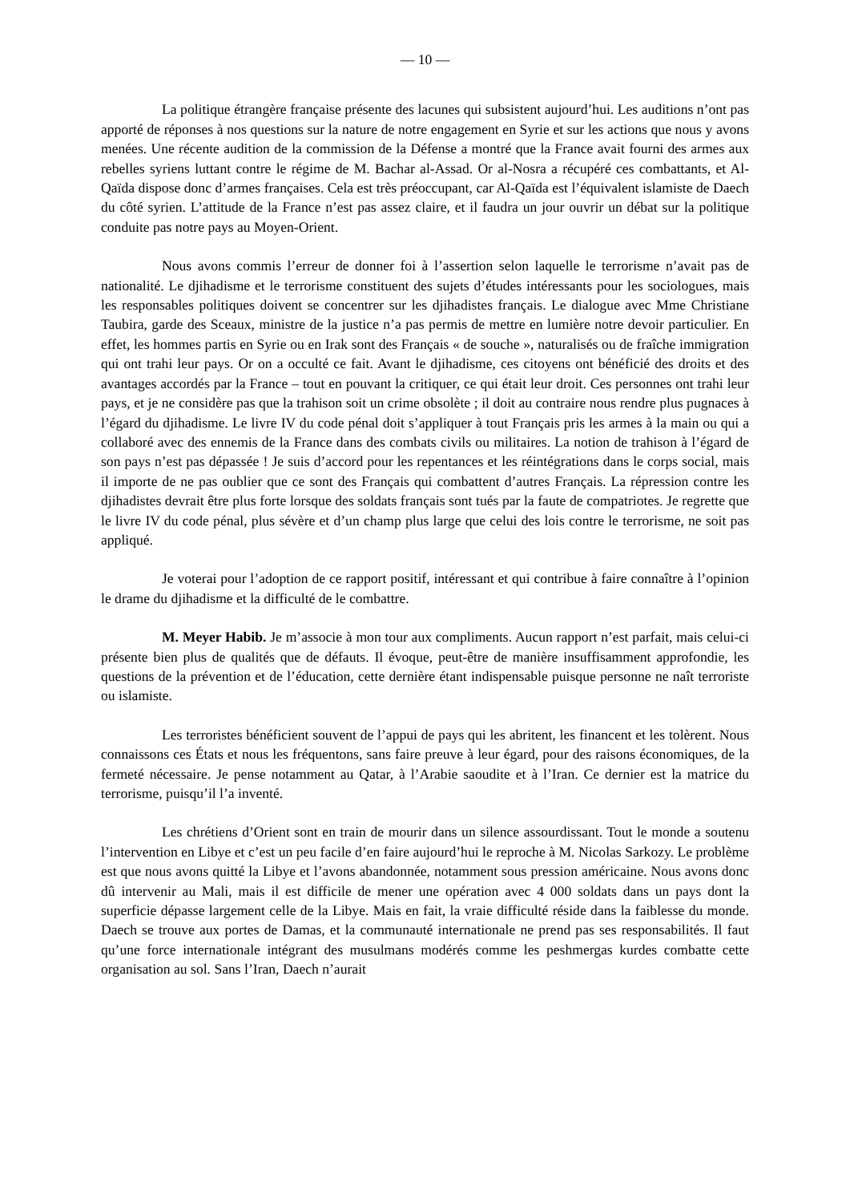— 10 —
La politique étrangère française présente des lacunes qui subsistent aujourd’hui. Les auditions n’ont pas apporté de réponses à nos questions sur la nature de notre engagement en Syrie et sur les actions que nous y avons menées. Une récente audition de la commission de la Défense a montré que la France avait fourni des armes aux rebelles syriens luttant contre le régime de M. Bachar al-Assad. Or al-Nosra a récupéré ces combattants, et Al-Qaïda dispose donc d’armes françaises. Cela est très préoccupant, car Al-Qaïda est l’équivalent islamiste de Daech du côté syrien. L’attitude de la France n’est pas assez claire, et il faudra un jour ouvrir un débat sur la politique conduite pas notre pays au Moyen-Orient.
Nous avons commis l’erreur de donner foi à l’assertion selon laquelle le terrorisme n’avait pas de nationalité. Le djihadisme et le terrorisme constituent des sujets d’études intéressants pour les sociologues, mais les responsables politiques doivent se concentrer sur les djihadistes français. Le dialogue avec Mme Christiane Taubira, garde des Sceaux, ministre de la justice n’a pas permis de mettre en lumière notre devoir particulier. En effet, les hommes partis en Syrie ou en Irak sont des Français « de souche », naturalisés ou de fraîche immigration qui ont trahi leur pays. Or on a occulté ce fait. Avant le djihadisme, ces citoyens ont bénéficié des droits et des avantages accordés par la France – tout en pouvant la critiquer, ce qui était leur droit. Ces personnes ont trahi leur pays, et je ne considère pas que la trahison soit un crime obsolète ; il doit au contraire nous rendre plus pugnaces à l’égard du djihadisme. Le livre IV du code pénal doit s’appliquer à tout Français pris les armes à la main ou qui a collaboré avec des ennemis de la France dans des combats civils ou militaires. La notion de trahison à l’égard de son pays n’est pas dépassée ! Je suis d’accord pour les repentances et les réintégrations dans le corps social, mais il importe de ne pas oublier que ce sont des Français qui combattent d’autres Français. La répression contre les djihadistes devrait être plus forte lorsque des soldats français sont tués par la faute de compatriotes. Je regrette que le livre IV du code pénal, plus sévère et d’un champ plus large que celui des lois contre le terrorisme, ne soit pas appliqué.
Je voterai pour l’adoption de ce rapport positif, intéressant et qui contribue à faire connaître à l’opinion le drame du djihadisme et la difficulté de le combattre.
M. Meyer Habib. Je m’associe à mon tour aux compliments. Aucun rapport n’est parfait, mais celui-ci présente bien plus de qualités que de défauts. Il évoque, peut-être de manière insuffisamment approfondie, les questions de la prévention et de l’éducation, cette dernière étant indispensable puisque personne ne naît terroriste ou islamiste.
Les terroristes bénéficient souvent de l’appui de pays qui les abritent, les financent et les tolèrent. Nous connaissons ces États et nous les fréquentons, sans faire preuve à leur égard, pour des raisons économiques, de la fermeté nécessaire. Je pense notamment au Qatar, à l’Arabie saoudite et à l’Iran. Ce dernier est la matrice du terrorisme, puisqu’il l’a inventé.
Les chrétiens d’Orient sont en train de mourir dans un silence assourdissant. Tout le monde a soutenu l’intervention en Libye et c’est un peu facile d’en faire aujourd’hui le reproche à M. Nicolas Sarkozy. Le problème est que nous avons quitté la Libye et l’avons abandonnée, notamment sous pression américaine. Nous avons donc dû intervenir au Mali, mais il est difficile de mener une opération avec 4 000 soldats dans un pays dont la superficie dépasse largement celle de la Libye. Mais en fait, la vraie difficulté réside dans la faiblesse du monde. Daech se trouve aux portes de Damas, et la communauté internationale ne prend pas ses responsabilités. Il faut qu’une force internationale intégrant des musulmans modérés comme les peshmergas kurdes combatte cette organisation au sol. Sans l’Iran, Daech n’aurait